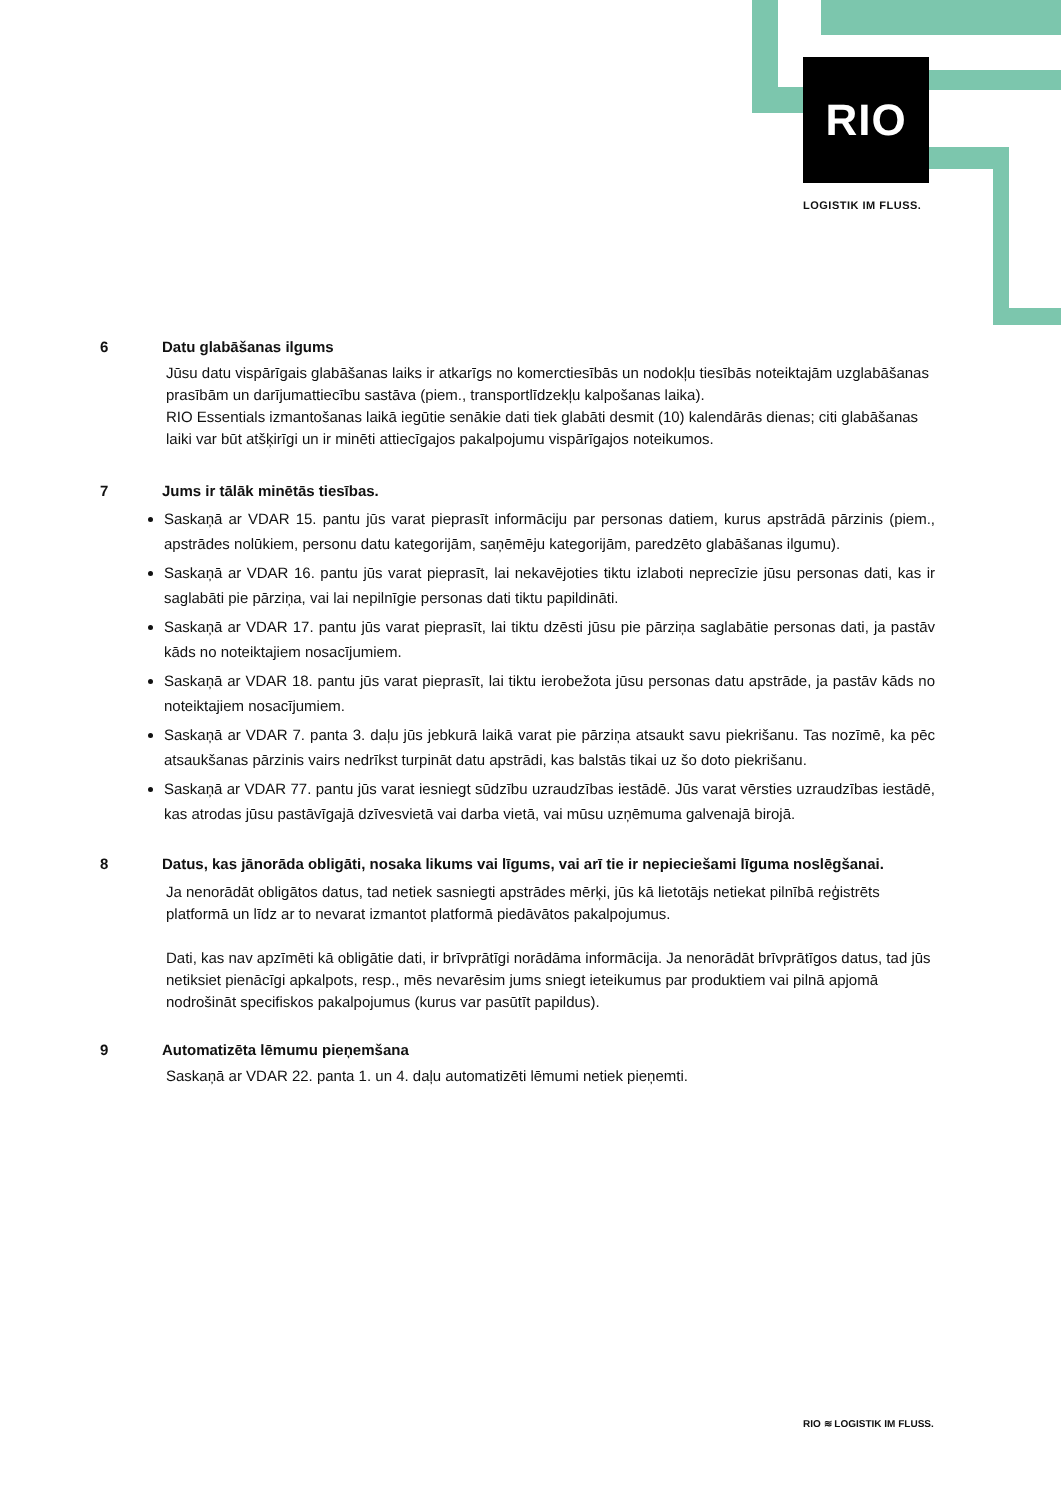RIO
LOGISTIK IM FLUSS.
6 Datu glabāšanas ilgums
Jūsu datu vispārīgais glabāšanas laiks ir atkarīgs no komerctiesībās un nodokļu tiesībās noteiktajām uzglabāšanas prasībām un darījumattiecību sastāva (piem., transportlīdzekļu kalpošanas laika).
RIO Essentials izmantošanas laikā iegūtie senākie dati tiek glabāti desmit (10) kalendārās dienas; citi glabāšanas laiki var būt atšķirīgi un ir minēti attiecīgajos pakalpojumu vispārīgajos noteikumos.
7 Jums ir tālāk minētās tiesības.
Saskaņā ar VDAR 15. pantu jūs varat pieprasīt informāciju par personas datiem, kurus apstrādā pārzinis (piem., apstrādes nolūkiem, personu datu kategorijām, saņēmēju kategorijām, paredzēto glabāšanas ilgumu).
Saskaņā ar VDAR 16. pantu jūs varat pieprasīt, lai nekavējoties tiktu izlaboti neprecīzie jūsu personas dati, kas ir saglabāti pie pārziņa, vai lai nepilnīgie personas dati tiktu papildināti.
Saskaņā ar VDAR 17. pantu jūs varat pieprasīt, lai tiktu dzēsti jūsu pie pārziņa saglabātie personas dati, ja pastāv kāds no noteiktajiem nosacījumiem.
Saskaņā ar VDAR 18. pantu jūs varat pieprasīt, lai tiktu ierobežota jūsu personas datu apstrāde, ja pastāv kāds no noteiktajiem nosacījumiem.
Saskaņā ar VDAR 7. panta 3. daļu jūs jebkurā laikā varat pie pārziņa atsaukt savu piekrišanu. Tas nozīmē, ka pēc atsaukšanas pārzinis vairs nedrīkst turpināt datu apstrādi, kas balstās tikai uz šo doto piekrišanu.
Saskaņā ar VDAR 77. pantu jūs varat iesniegt sūdzību uzraudzības iestādē. Jūs varat vērsties uzraudzības iestādē, kas atrodas jūsu pastāvīgajā dzīvesvietā vai darba vietā, vai mūsu uzņēmuma galvenajā birojā.
8 Datus, kas jānorāda obligāti, nosaka likums vai līgums, vai arī tie ir nepieciešami līguma noslēgšanai.
Ja nenorādāt obligātos datus, tad netiek sasniegti apstrādes mērķi, jūs kā lietotājs netiekat pilnībā reģistrēts platformā un līdz ar to nevarat izmantot platformā piedāvātos pakalpojumus.
Dati, kas nav apzīmēti kā obligātie dati, ir brīvprātīgi norādāma informācija. Ja nenorādāt brīvprātīgos datus, tad jūs netiksiet pienācīgi apkalpots, resp., mēs nevarēsim jums sniegt ieteikumus par produktiem vai pilnā apjomā nodrošināt specifiskos pakalpojumus (kurus var pasūtīt papildus).
9 Automatizēta lēmumu pieņemšana
Saskaņā ar VDAR 22. panta 1. un 4. daļu automatizēti lēmumi netiek pieņemti.
RIO ≋ LOGISTIK IM FLUSS.